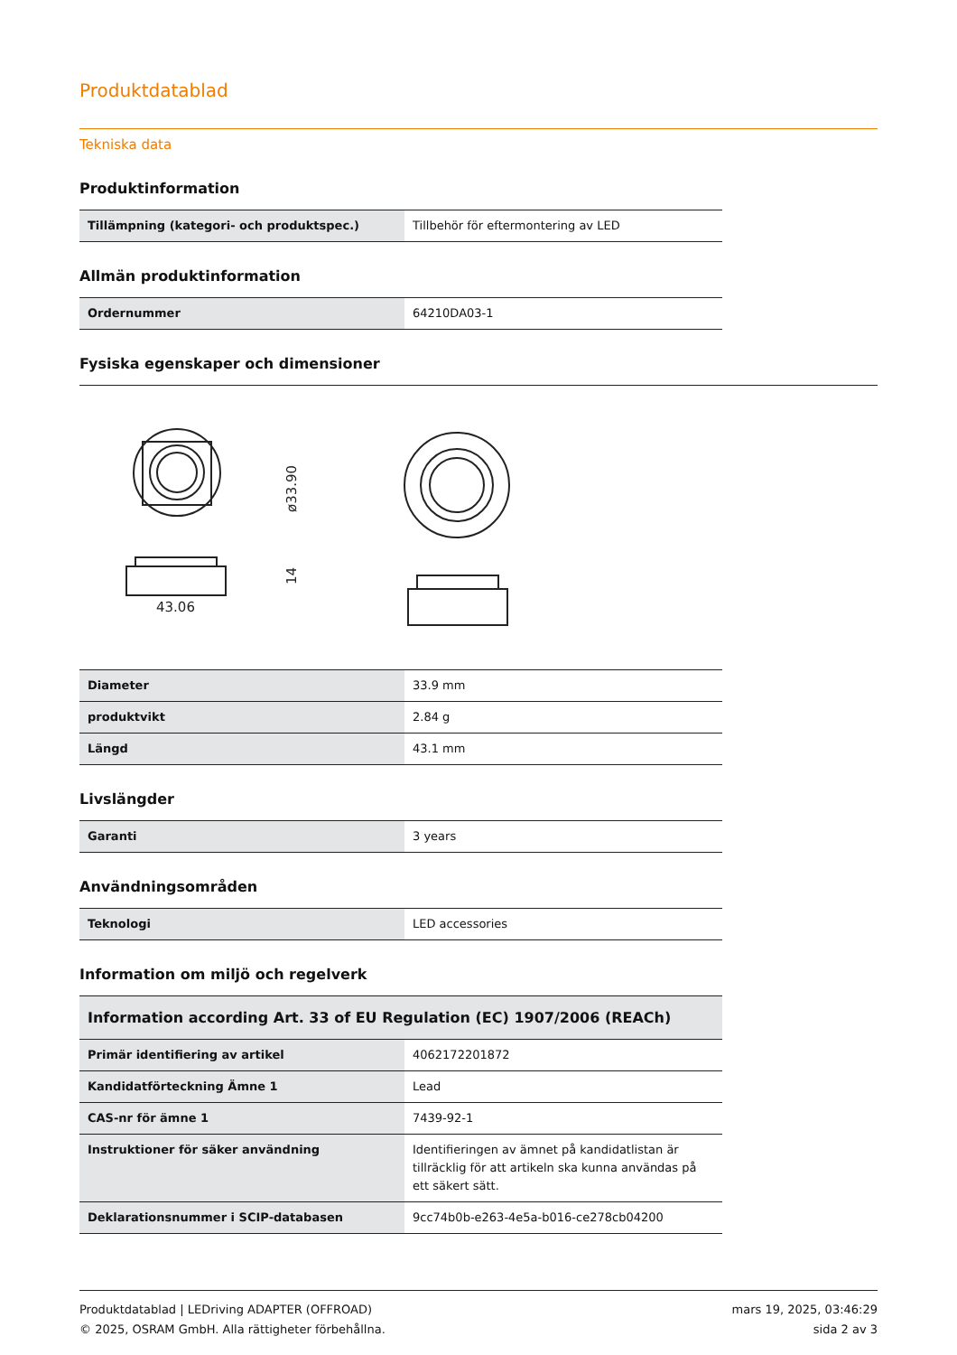Produktdatablad
Tekniska data
Produktinformation
| Tillämpning (kategori- och produktspec.) | Tillbehör för eftermontering av LED |
Allmän produktinformation
| Ordernummer | 64210DA03-1 |
Fysiska egenskaper och dimensioner
43.06
ø33.90
14
| Diameter | 33.9 mm |
| produktvikt | 2.84 g |
| Längd | 43.1 mm |
Livslängder
| Garanti | 3 years |
Användningsområden
| Teknologi | LED accessories |
Information om miljö och regelverk
| Information according Art. 33 of EU Regulation (EC) 1907/2006 (REACh) | |
| --- | --- |
| Primär identifiering av artikel | 4062172201872 |
| Kandidatförteckning Ämne 1 | Lead |
| CAS-nr för ämne 1 | 7439-92-1 |
| Instruktioner för säker användning | Identifieringen av ämnet på kandidatlistan är tillräcklig för att artikeln ska kunna användas på ett säkert sätt. |
| Deklarationsnummer i SCIP-databasen | 9cc74b0b-e263-4e5a-b016-ce278cb04200 |
Produktdatablad | LEDriving ADAPTER (OFFROAD)
© 2025, OSRAM GmbH. Alla rättigheter förbehållna.
mars 19, 2025, 03:46:29
sida 2 av 3